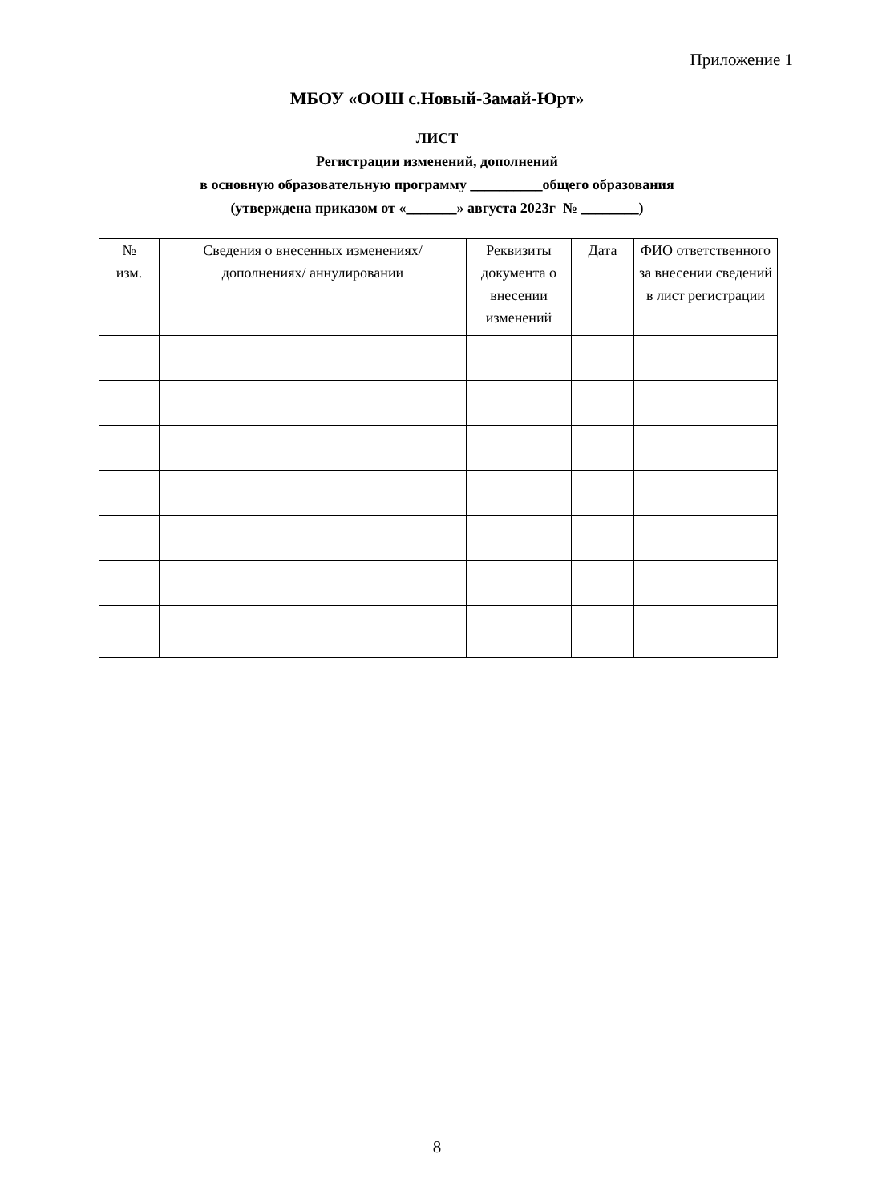Приложение 1
МБОУ «ООШ с.Новый-Замай-Юрт»
ЛИСТ
Регистрации изменений, дополнений
в основную образовательную программу __________общего образования
(утверждена приказом от «_______» августа 2023г № ________)
| № изм. | Сведения о внесенных изменениях/ дополнениях/ аннулировании | Реквизиты документа о внесении изменений | Дата | ФИО ответственного за внесении сведений в лист регистрации |
| --- | --- | --- | --- | --- |
8